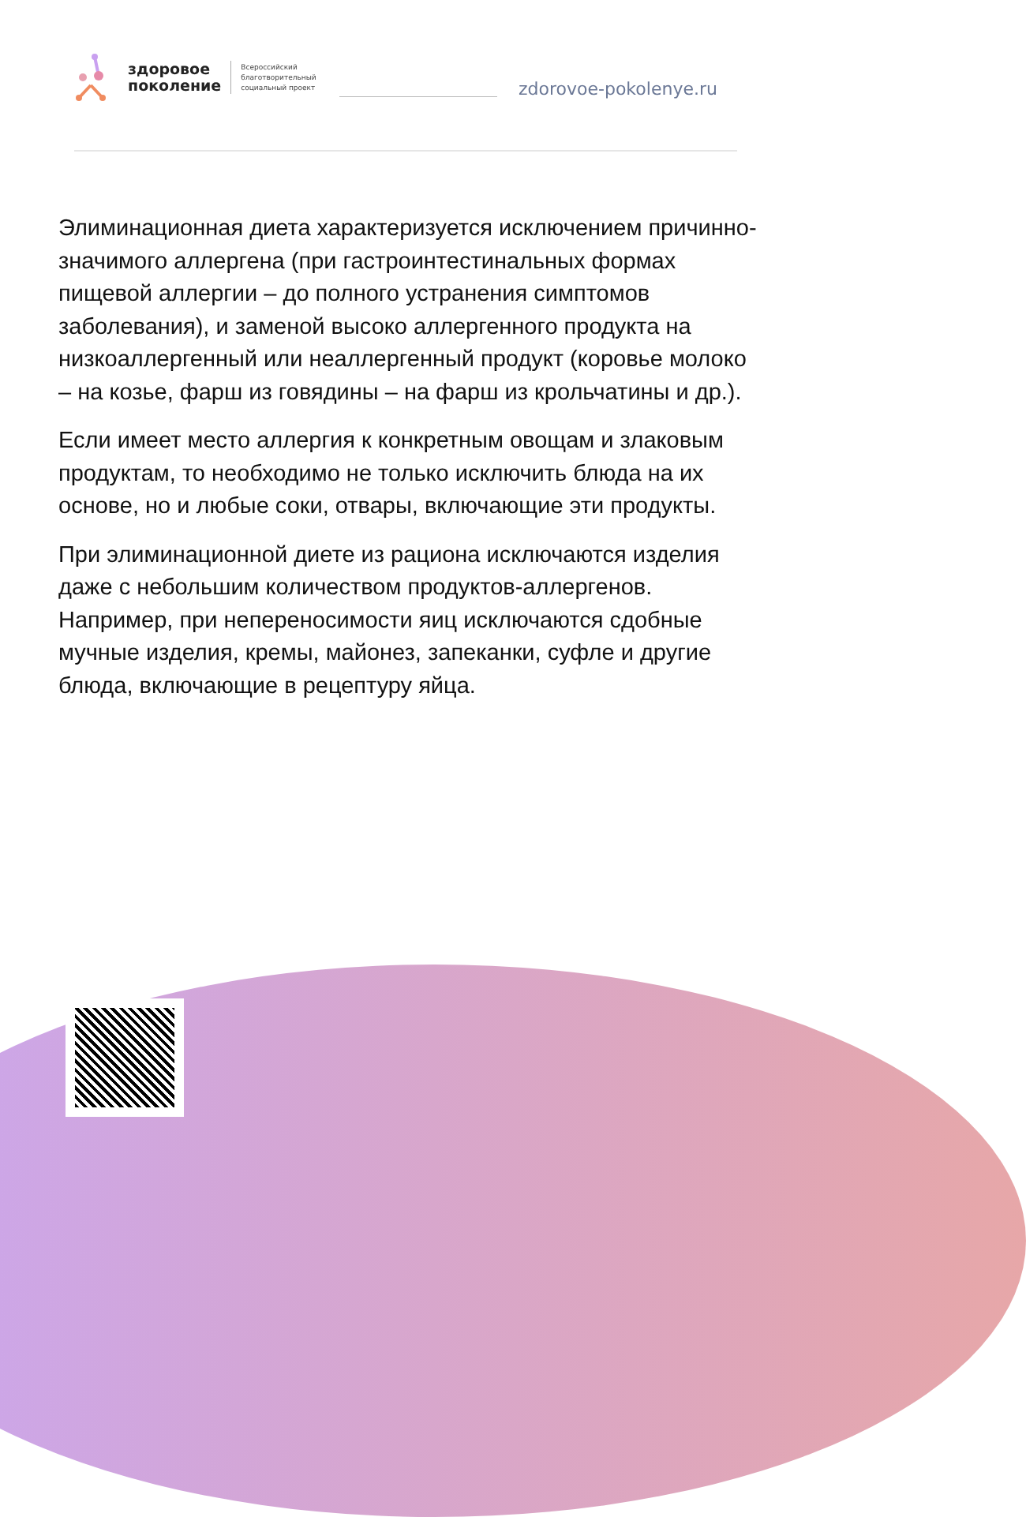здоровое
поколение
Всероссийский
благотворительный
социальный проект
zdorovoe-pokolenye.ru
Элиминационная диета характеризуется исключением причинно-значимого аллергена (при гастроинтестинальных формах пищевой аллергии – до полного устранения симптомов заболевания), и заменой высоко аллергенного продукта на низкоаллергенный или неаллергенный продукт (коровье молоко – на козье, фарш из говядины – на фарш из крольчатины и др.).
Если имеет место аллергия к конкретным овощам и злаковым продуктам, то необходимо не только исключить блюда на их основе, но и любые соки, отвары, включающие эти продукты.
При элиминационной диете из рациона исключаются изделия даже с небольшим количеством продуктов-аллергенов. Например, при непереносимости яиц исключаются сдобные мучные изделия, кремы, майонез, запеканки, суфле и другие блюда, включающие в рецептуру яйца.